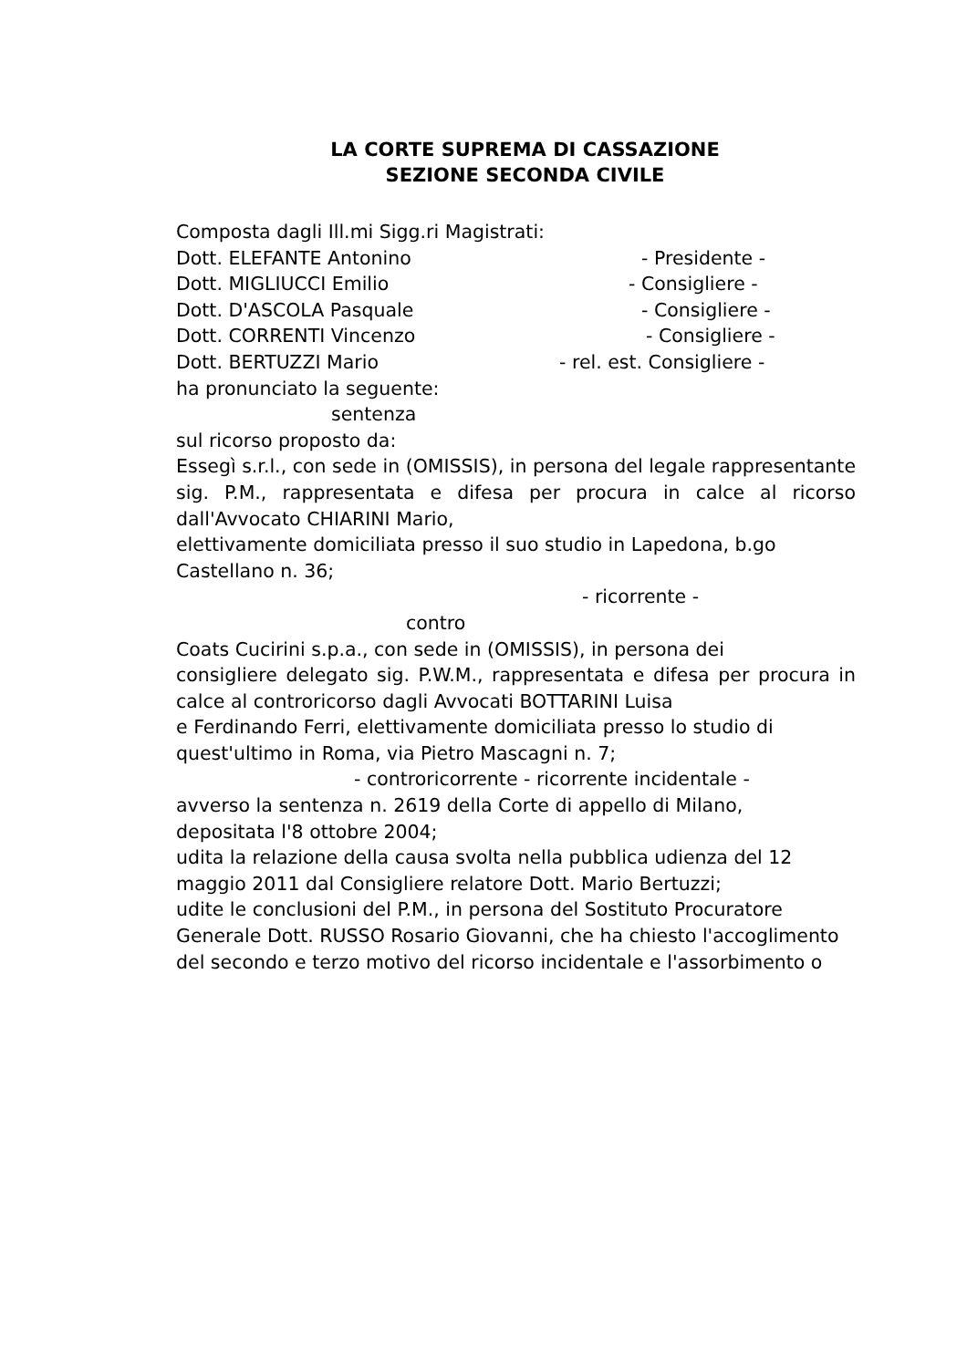LA CORTE SUPREMA DI CASSAZIONE
SEZIONE SECONDA CIVILE
Composta dagli Ill.mi Sigg.ri Magistrati:
Dott. ELEFANTE Antonino - Presidente -
Dott. MIGLIUCCI Emilio - Consigliere -
Dott. D'ASCOLA Pasquale - Consigliere -
Dott. CORRENTI Vincenzo - Consigliere -
Dott. BERTUZZI Mario - rel. est. Consigliere -
ha pronunciato la seguente:
sentenza
sul ricorso proposto da:
Essegì s.r.l., con sede in (OMISSIS), in persona del legale rappresentante sig. P.M., rappresentata e difesa per procura in calce al ricorso dall'Avvocato CHIARINI Mario,
elettivamente domiciliata presso il suo studio in Lapedona, b.go
Castellano n. 36;
- ricorrente -
contro
Coats Cucirini s.p.a., con sede in (OMISSIS), in persona dei
consigliere delegato sig. P.W.M., rappresentata e difesa per procura in calce al controricorso dagli Avvocati BOTTARINI Luisa
e Ferdinando Ferri, elettivamente domiciliata presso lo studio di
quest'ultimo in Roma, via Pietro Mascagni n. 7;
- controricorrente - ricorrente incidentale -
avverso la sentenza n. 2619 della Corte di appello di Milano,
depositata l'8 ottobre 2004;
udita la relazione della causa svolta nella pubblica udienza del 12
maggio 2011 dal Consigliere relatore Dott. Mario Bertuzzi;
udite le conclusioni del P.M., in persona del Sostituto Procuratore
Generale Dott. RUSSO Rosario Giovanni, che ha chiesto l'accoglimento
del secondo e terzo motivo del ricorso incidentale e l'assorbimento o